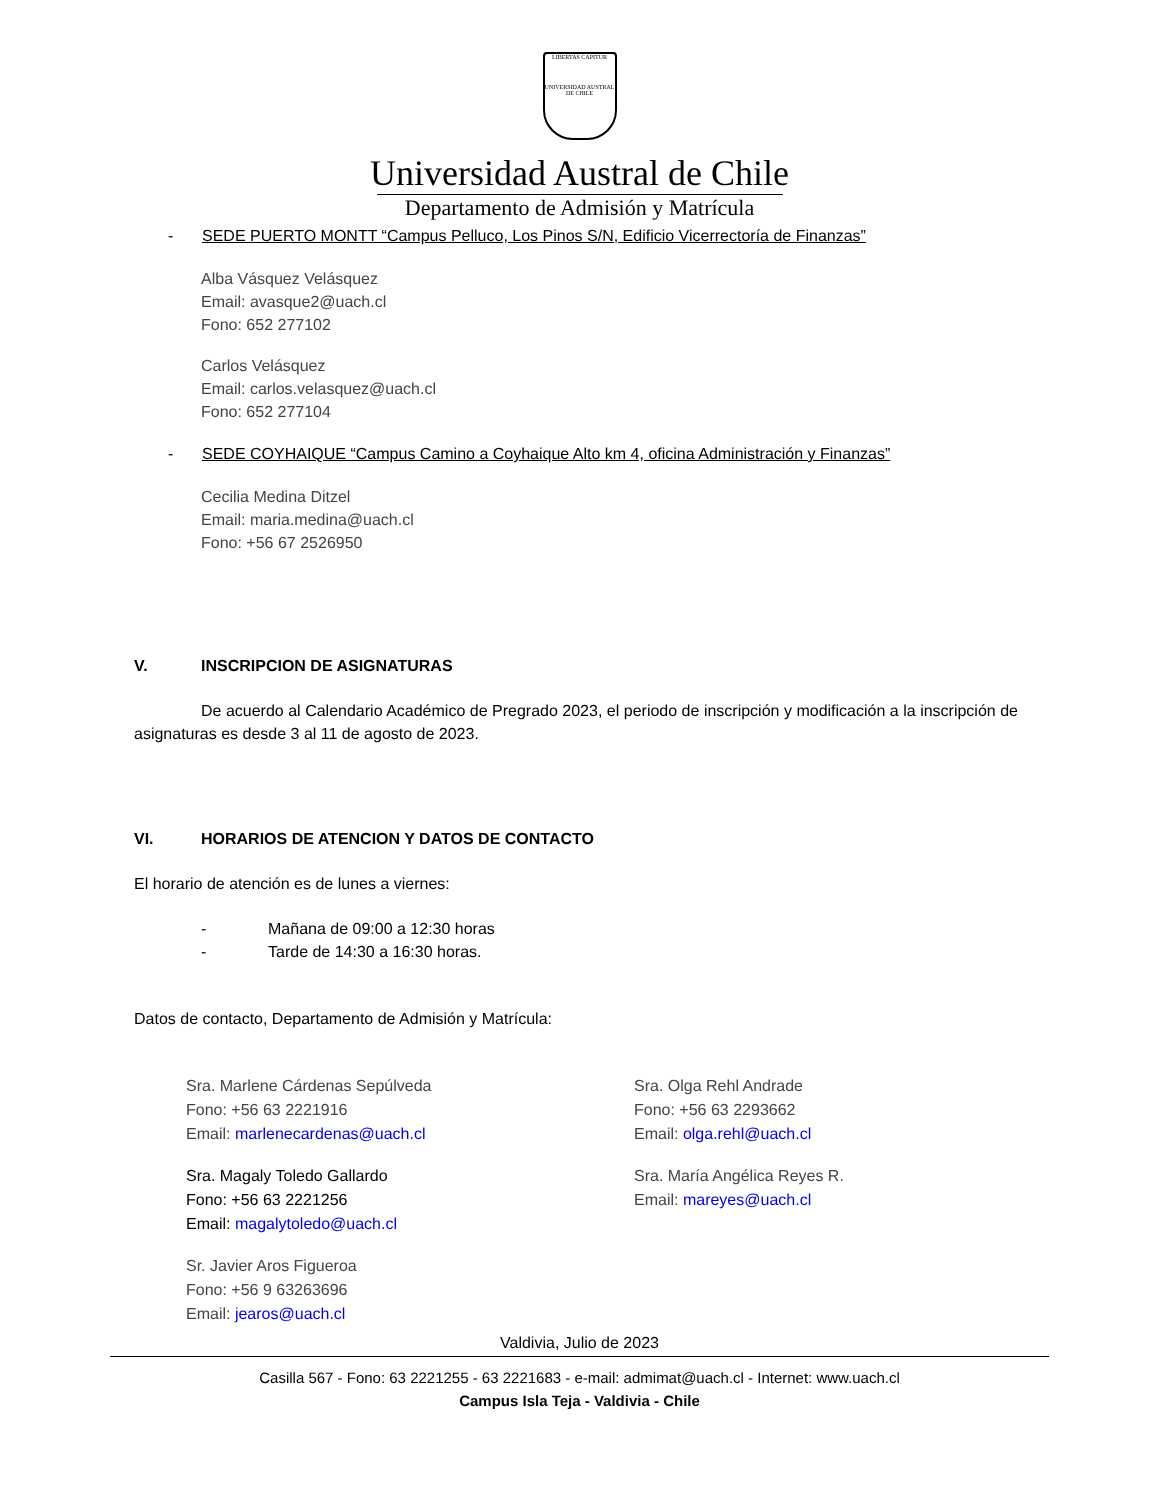LIBERTAS CAPITUR
UNIVERSIDAD AUSTRAL DE CHILE
Universidad Austral de Chile
Departamento de Admisión y Matrícula
- SEDE PUERTO MONTT “Campus Pelluco, Los Pinos S/N, Edificio Vicerrectoría de Finanzas”
Alba Vásquez Velásquez
Email: avasque2@uach.cl
Fono: 652 277102
Carlos Velásquez
Email: carlos.velasquez@uach.cl
Fono: 652 277104
- SEDE COYHAIQUE “Campus Camino a Coyhaique Alto km 4, oficina Administración y Finanzas”
Cecilia Medina Ditzel
Email: maria.medina@uach.cl
Fono: +56 67 2526950
V. INSCRIPCION DE ASIGNATURAS
De acuerdo al Calendario Académico de Pregrado 2023, el periodo de inscripción y modificación a la inscripción de asignaturas es desde 3 al 11 de agosto de 2023.
VI. HORARIOS DE ATENCION Y DATOS DE CONTACTO
El horario de atención es de lunes a viernes:
- Mañana de 09:00 a 12:30 horas
- Tarde de 14:30 a 16:30 horas.
Datos de contacto, Departamento de Admisión y Matrícula:
Sra. Marlene Cárdenas Sepúlveda
Fono: +56 63 2221916
Email: marlenecardenas@uach.cl
Sra. Magaly Toledo Gallardo
Fono: +56 63 2221256
Email: magalytoledo@uach.cl
Sr. Javier Aros Figueroa
Fono: +56 9 63263696
Email: jearos@uach.cl
Sra. Olga Rehl Andrade
Fono: +56 63 2293662
Email: olga.rehl@uach.cl
Sra. María Angélica Reyes R.
Email: mareyes@uach.cl
Valdivia, Julio de 2023
Casilla 567 - Fono: 63 2221255 - 63 2221683 - e-mail: admimat@uach.cl - Internet: www.uach.cl
Campus Isla Teja - Valdivia - Chile